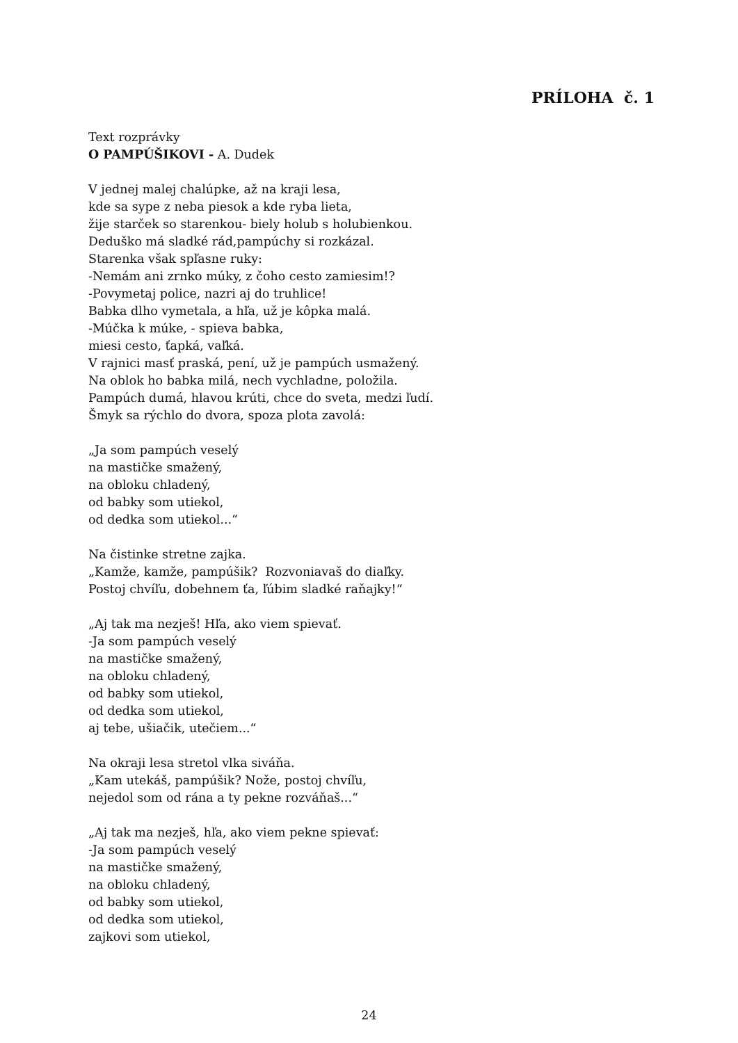PRÍLOHA č. 1
Text rozprávky
O PAMPÚŠIKOVI - A. Dudek
V jednej malej chalúpke, až na kraji lesa,
kde sa sype z neba piesok a kde ryba lieta,
žije starček so starenkou- biely holub s holubienkou.
Deduško má sladké rád,pampúchy si rozkázal.
Starenka však spľasne ruky:
-Nemám ani zrnko múky, z čoho cesto zamiesim!?
-Povymetaj police, nazri aj do truhlice!
Babka dlho vymetala, a hľa, už je kôpka malá.
-Múčka k múke, - spieva babka,
miesi cesto, ťapká, vaľká.
V rajnici masť praská, pení, už je pampúch usmažený.
Na oblok ho babka milá, nech vychladne, položila.
Pampúch dumá, hlavou krúti, chce do sveta, medzi ľudí.
Šmyk sa rýchlo do dvora, spoza plota zavolá:
„Ja som pampúch veselý
na mastičke smažený,
na obloku chladený,
od babky som utiekol,
od dedka som utiekol...“
Na čistinke stretne zajka.
„Kamže, kamže, pampúšik? Rozvoniavaš do diaľky.
Postoj chvíľu, dobehnem ťa, ľúbim sladké raňajky!“
„Aj tak ma nezješ! Hľa, ako viem spievať.
-Ja som pampúch veselý
na mastičke smažený,
na obloku chladený,
od babky som utiekol,
od dedka som utiekol,
aj tebe, ušiačik, utečiem...“
Na okraji lesa stretol vlka siváňa.
„Kam utekáš, pampúšik? Nože, postoj chvíľu,
nejedol som od rána a ty pekne rozváňaš...“
„Aj tak ma nezješ, hľa, ako viem pekne spievať:
-Ja som pampúch veselý
na mastičke smažený,
na obloku chladený,
od babky som utiekol,
od dedka som utiekol,
zajkovi som utiekol,
24